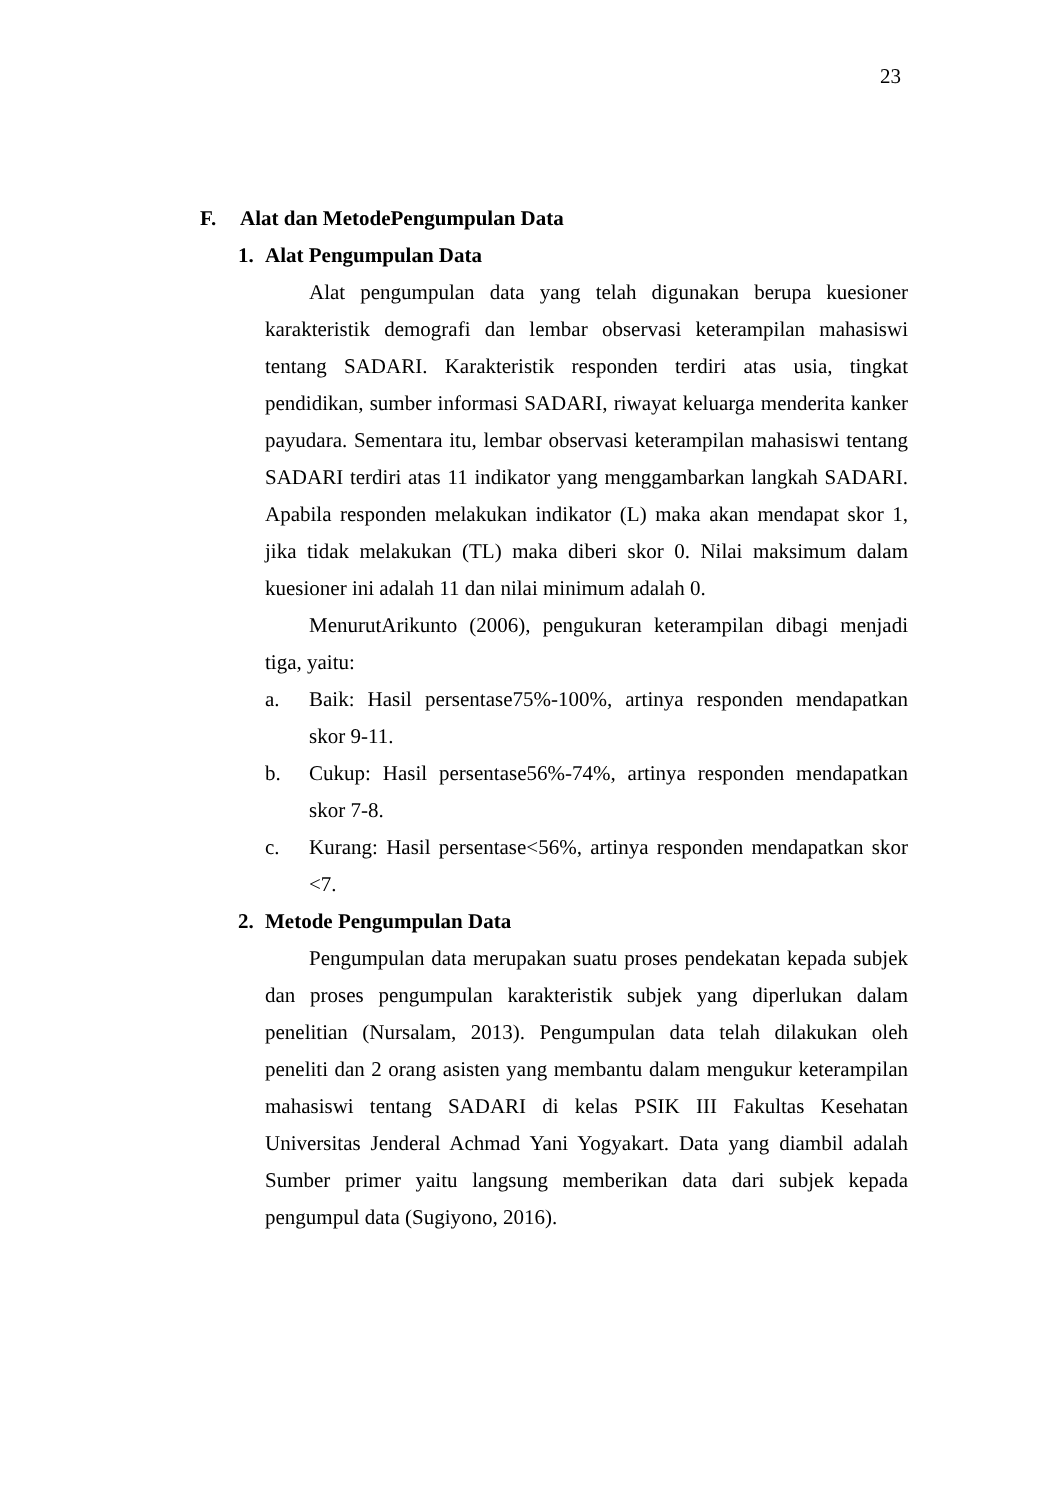23
F. Alat dan MetodePengumpulan Data
1. Alat Pengumpulan Data
Alat pengumpulan data yang telah digunakan berupa kuesioner karakteristik demografi dan lembar observasi keterampilan mahasiswi tentang SADARI. Karakteristik responden terdiri atas usia, tingkat pendidikan, sumber informasi SADARI, riwayat keluarga menderita kanker payudara. Sementara itu, lembar observasi keterampilan mahasiswi tentang SADARI terdiri atas 11 indikator yang menggambarkan langkah SADARI. Apabila responden melakukan indikator (L) maka akan mendapat skor 1, jika tidak melakukan (TL) maka diberi skor 0. Nilai maksimum dalam kuesioner ini adalah 11 dan nilai minimum adalah 0.
MenurutArikunto (2006), pengukuran keterampilan dibagi menjadi tiga, yaitu:
a. Baik: Hasil persentase75%-100%, artinya responden mendapatkan skor 9-11.
b. Cukup: Hasil persentase56%-74%, artinya responden mendapatkan skor 7-8.
c. Kurang: Hasil persentase<56%, artinya responden mendapatkan skor <7.
2. Metode Pengumpulan Data
Pengumpulan data merupakan suatu proses pendekatan kepada subjek dan proses pengumpulan karakteristik subjek yang diperlukan dalam penelitian (Nursalam, 2013). Pengumpulan data telah dilakukan oleh peneliti dan 2 orang asisten yang membantu dalam mengukur keterampilan mahasiswi tentang SADARI di kelas PSIK III Fakultas Kesehatan Universitas Jenderal Achmad Yani Yogyakart. Data yang diambil adalah Sumber primer yaitu langsung memberikan data dari subjek kepada pengumpul data (Sugiyono, 2016).